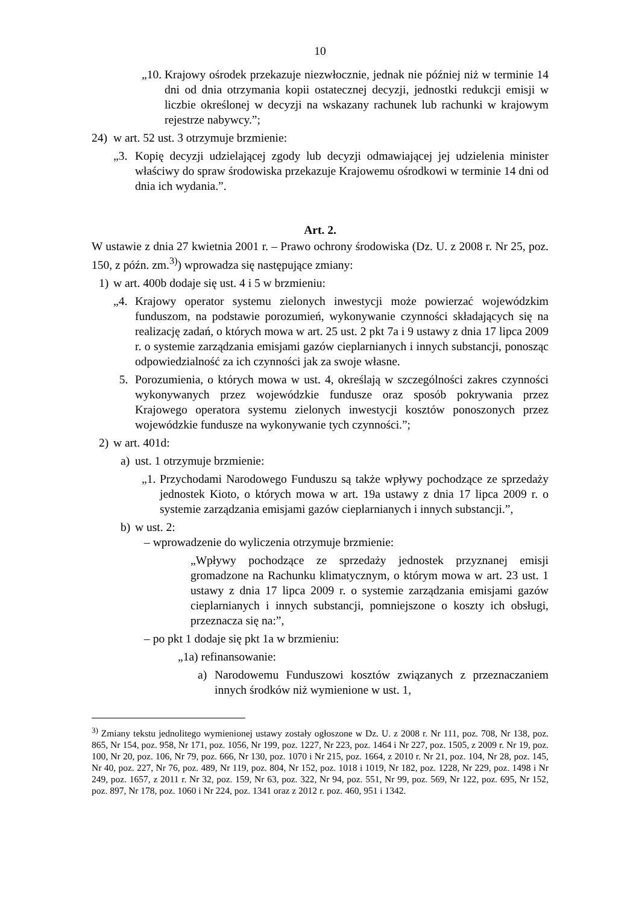10
„10. Krajowy ośrodek przekazuje niezwłocznie, jednak nie później niż w terminie 14 dni od dnia otrzymania kopii ostatecznej decyzji, jednostki redukcji emisji w liczbie określonej w decyzji na wskazany rachunek lub rachunki w krajowym rejestrze nabywcy.”;
24) w art. 52 ust. 3 otrzymuje brzmienie:
„3. Kopię decyzji udzielającej zgody lub decyzji odmawiającej jej udzielenia minister właściwy do spraw środowiska przekazuje Krajowemu ośrodkowi w terminie 14 dni od dnia ich wydania.”.
Art. 2.
W ustawie z dnia 27 kwietnia 2001 r. – Prawo ochrony środowiska (Dz. U. z 2008 r. Nr 25, poz. 150, z późn. zm.<sup>3)</sup>) wprowadza się następujące zmiany:
1) w art. 400b dodaje się ust. 4 i 5 w brzmieniu:
„4. Krajowy operator systemu zielonych inwestycji może powierzać wojewódzkim funduszom, na podstawie porozumień, wykonywanie czynności składających się na realizację zadań, o których mowa w art. 25 ust. 2 pkt 7a i 9 ustawy z dnia 17 lipca 2009 r. o systemie zarządzania emisjami gazów cieplarnianych i innych substancji, ponosząc odpowiedzialność za ich czynności jak za swoje własne.
5. Porozumienia, o których mowa w ust. 4, określają w szczególności zakres czynności wykonywanych przez wojewódzkie fundusze oraz sposób pokrywania przez Krajowego operatora systemu zielonych inwestycji kosztów ponoszonych przez wojewódzkie fundusze na wykonywanie tych czynności.”;
2) w art. 401d:
a) ust. 1 otrzymuje brzmienie:
„1. Przychodami Narodowego Funduszu są także wpływy pochodzące ze sprzedaży jednostek Kioto, o których mowa w art. 19a ustawy z dnia 17 lipca 2009 r. o systemie zarządzania emisjami gazów cieplarnianych i innych substancji.”,
b) w ust. 2:
– wprowadzenie do wyliczenia otrzymuje brzmienie:
„Wpływy pochodzące ze sprzedaży jednostek przyznanej emisji gromadzone na Rachunku klimatycznym, o którym mowa w art. 23 ust. 1 ustawy z dnia 17 lipca 2009 r. o systemie zarządzania emisjami gazów cieplarnianych i innych substancji, pomniejszone o koszty ich obsługi, przeznacza się na:”,
– po pkt 1 dodaje się pkt 1a w brzmieniu:
„1a) refinansowanie:
a) Narodowemu Funduszowi kosztów związanych z przeznaczaniem innych środków niż wymienione w ust. 1,
<sup>3)</sup> Zmiany tekstu jednolitego wymienionej ustawy zostały ogłoszone w Dz. U. z 2008 r. Nr 111, poz. 708, Nr 138, poz. 865, Nr 154, poz. 958, Nr 171, poz. 1056, Nr 199, poz. 1227, Nr 223, poz. 1464 i Nr 227, poz. 1505, z 2009 r. Nr 19, poz. 100, Nr 20, poz. 106, Nr 79, poz. 666, Nr 130, poz. 1070 i Nr 215, poz. 1664, z 2010 r. Nr 21, poz. 104, Nr 28, poz. 145, Nr 40, poz. 227, Nr 76, poz. 489, Nr 119, poz. 804, Nr 152, poz. 1018 i 1019, Nr 182, poz. 1228, Nr 229, poz. 1498 i Nr 249, poz. 1657, z 2011 r. Nr 32, poz. 159, Nr 63, poz. 322, Nr 94, poz. 551, Nr 99, poz. 569, Nr 122, poz. 695, Nr 152, poz. 897, Nr 178, poz. 1060 i Nr 224, poz. 1341 oraz z 2012 r. poz. 460, 951 i 1342.